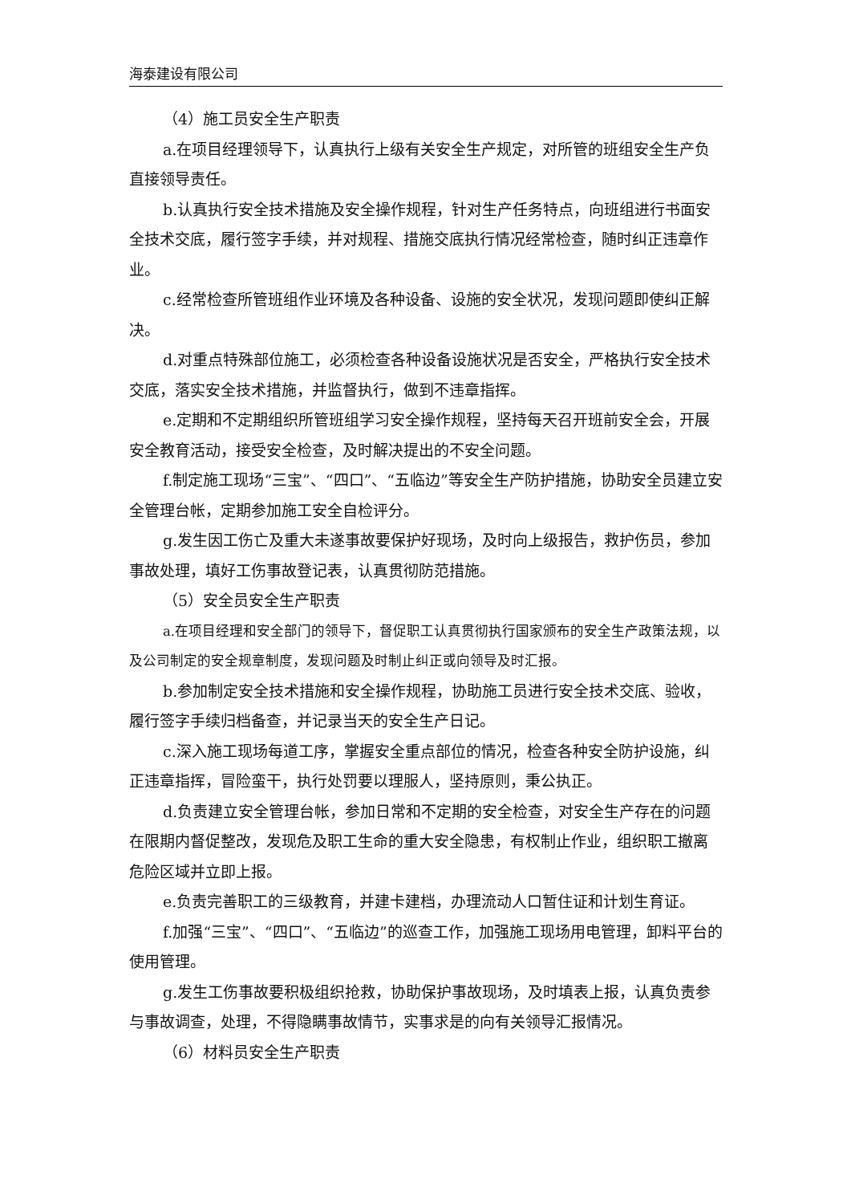海泰建设有限公司
（4）施工员安全生产职责
a.在项目经理领导下，认真执行上级有关安全生产规定，对所管的班组安全生产负直接领导责任。
b.认真执行安全技术措施及安全操作规程，针对生产任务特点，向班组进行书面安全技术交底，履行签字手续，并对规程、措施交底执行情况经常检查，随时纠正违章作业。
c.经常检查所管班组作业环境及各种设备、设施的安全状况，发现问题即使纠正解决。
d.对重点特殊部位施工，必须检查各种设备设施状况是否安全，严格执行安全技术交底，落实安全技术措施，并监督执行，做到不违章指挥。
e.定期和不定期组织所管班组学习安全操作规程，坚持每天召开班前安全会，开展安全教育活动，接受安全检查，及时解决提出的不安全问题。
f.制定施工现场“三宝”、“四口”、“五临边”等安全生产防护措施，协助安全员建立安全管理台帐，定期参加施工安全自检评分。
g.发生因工伤亡及重大未遂事故要保护好现场，及时向上级报告，救护伤员，参加事故处理，填好工伤事故登记表，认真贯彻防范措施。
（5）安全员安全生产职责
a.在项目经理和安全部门的领导下，督促职工认真贯彻执行国家颁布的安全生产政策法规，以及公司制定的安全规章制度，发现问题及时制止纠正或向领导及时汇报。
b.参加制定安全技术措施和安全操作规程，协助施工员进行安全技术交底、验收，履行签字手续归档备查，并记录当天的安全生产日记。
c.深入施工现场每道工序，掌握安全重点部位的情况，检查各种安全防护设施，纠正违章指挥，冒险蛮干，执行处罚要以理服人，坚持原则，秉公执正。
d.负责建立安全管理台帐，参加日常和不定期的安全检查，对安全生产存在的问题在限期内督促整改，发现危及职工生命的重大安全隐患，有权制止作业，组织职工撤离危险区域并立即上报。
e.负责完善职工的三级教育，并建卡建档，办理流动人口暂住证和计划生育证。
f.加强“三宝”、“四口”、“五临边”的巡查工作，加强施工现场用电管理，卸料平台的使用管理。
g.发生工伤事故要积极组织抢救，协助保护事故现场，及时填表上报，认真负责参与事故调查，处理，不得隐瞒事故情节，实事求是的向有关领导汇报情况。
（6）材料员安全生产职责